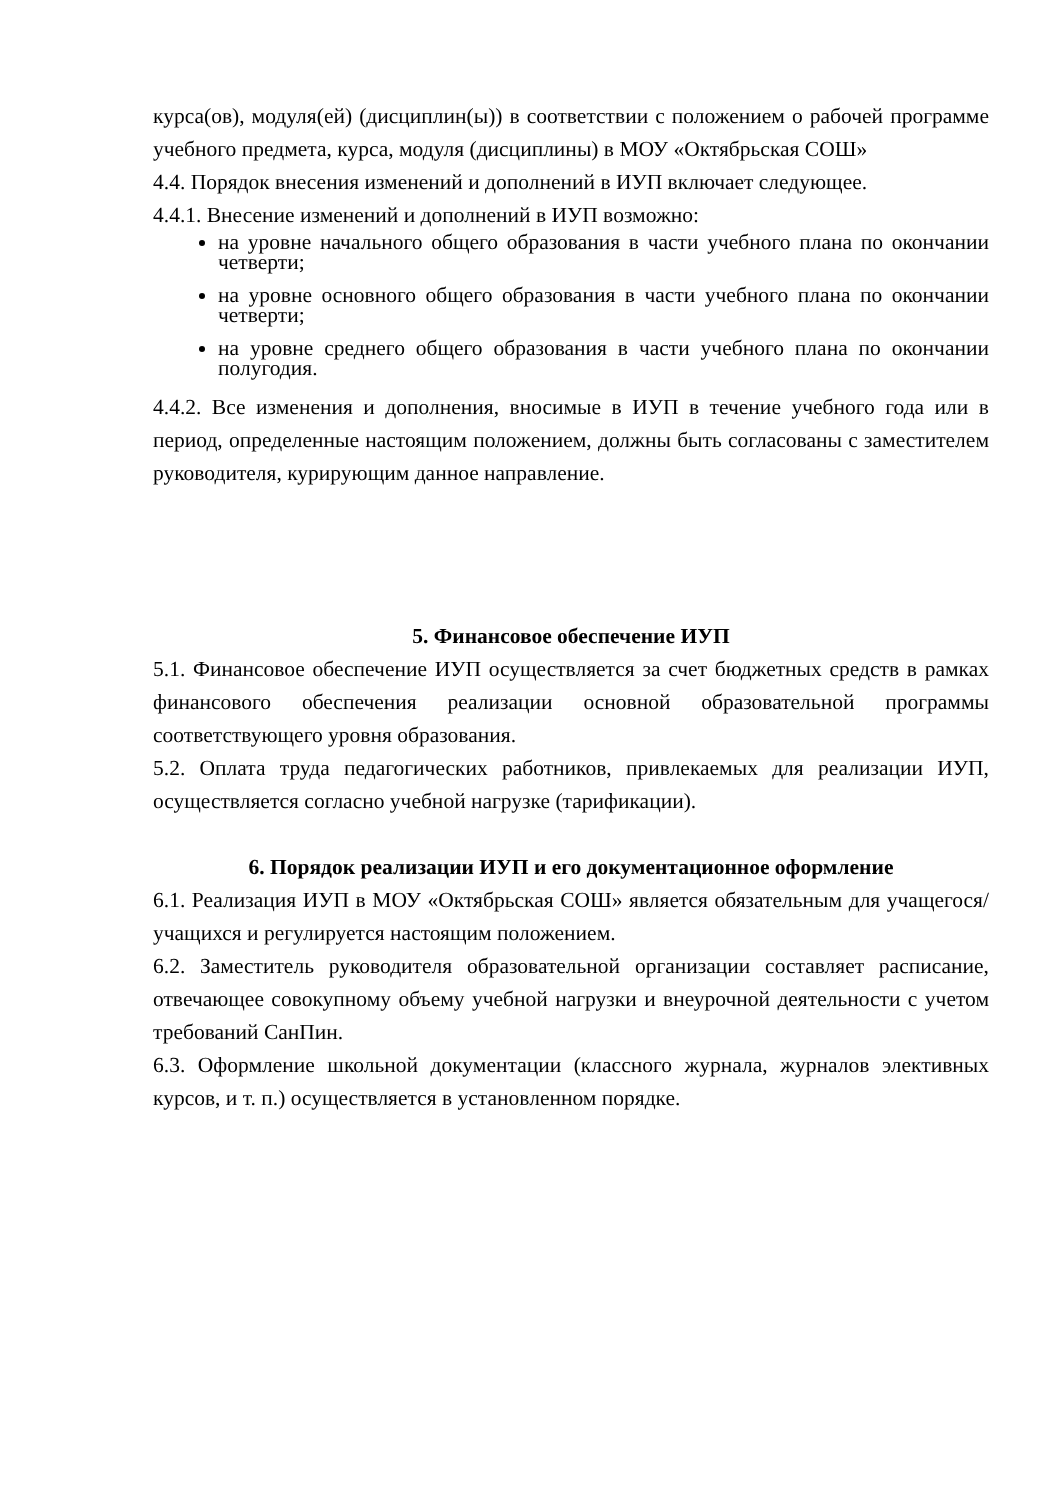курса(ов), модуля(ей) (дисциплин(ы)) в соответствии с положением о рабочей программе учебного предмета, курса, модуля (дисциплины) в МОУ «Октябрьская СОШ»
4.4. Порядок внесения изменений и дополнений в ИУП включает следующее.
4.4.1. Внесение изменений и дополнений в ИУП возможно:
на уровне начального общего образования в части учебного плана по окончании четверти;
на уровне основного общего образования в части учебного плана по окончании четверти;
на уровне среднего общего образования в части учебного плана по окончании полугодия.
4.4.2. Все изменения и дополнения, вносимые в ИУП в течение учебного года или в период, определенные настоящим положением, должны быть согласованы с заместителем руководителя, курирующим данное направление.
5. Финансовое обеспечение ИУП
5.1. Финансовое обеспечение ИУП осуществляется за счет бюджетных средств в рамках финансового обеспечения реализации основной образовательной программы соответствующего уровня образования.
5.2. Оплата труда педагогических работников, привлекаемых для реализации ИУП, осуществляется согласно учебной нагрузке (тарификации).
6. Порядок реализации ИУП и его документационное оформление
6.1. Реализация ИУП в МОУ «Октябрьская СОШ» является обязательным для учащегося/учащихся и регулируется настоящим положением.
6.2. Заместитель руководителя образовательной организации составляет расписание, отвечающее совокупному объему учебной нагрузки и внеурочной деятельности с учетом требований СанПин.
6.3. Оформление школьной документации (классного журнала, журналов элективных курсов, и т. п.) осуществляется в установленном порядке.